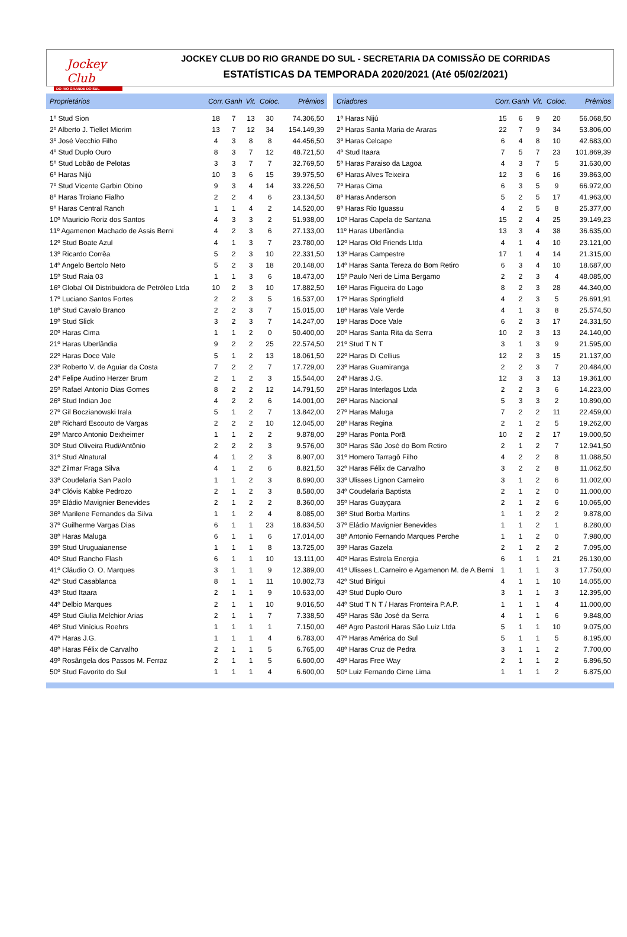Jockey Club
DO RIO GRANDE DO SUL
JOCKEY CLUB DO RIO GRANDE DO SUL - SECRETARIA DA COMISSÃO DE CORRIDAS
ESTATÍSTICAS DA TEMPORADA 2020/2021 (Até 05/02/2021)
| Proprietários | Corr. | Ganh | Vit. | Coloc. | Prêmios |
| --- | --- | --- | --- | --- | --- |
| 1º Stud Sion | 18 | 7 | 13 | 30 | 74.306,50 |
| 2º Alberto J. Tiellet Miorim | 13 | 7 | 12 | 34 | 154.149,39 |
| 3º José Vecchio Filho | 4 | 3 | 8 | 8 | 44.456,50 |
| 4º Stud Duplo Ouro | 8 | 3 | 7 | 12 | 48.721,50 |
| 5º Stud Lobão de Pelotas | 3 | 3 | 7 | 7 | 32.769,50 |
| 6º Haras Nijú | 10 | 3 | 6 | 15 | 39.975,50 |
| 7º Stud Vicente Garbin Obino | 9 | 3 | 4 | 14 | 33.226,50 |
| 8º Haras Troiano Fialho | 2 | 2 | 4 | 6 | 23.134,50 |
| 9º Haras Central Ranch | 1 | 1 | 4 | 2 | 14.520,00 |
| 10º Mauricio Roriz dos Santos | 4 | 3 | 3 | 2 | 51.938,00 |
| 11º Agamenon Machado de Assis Berni | 4 | 2 | 3 | 6 | 27.133,00 |
| 12º Stud Boate Azul | 4 | 1 | 3 | 7 | 23.780,00 |
| 13º Ricardo Corrêa | 5 | 2 | 3 | 10 | 22.331,50 |
| 14º Angelo Bertolo Neto | 5 | 2 | 3 | 18 | 20.148,00 |
| 15º Stud Raia 03 | 1 | 1 | 3 | 6 | 18.473,00 |
| 16º Global Oil Distribuidora de Petróleo Ltda | 10 | 2 | 3 | 10 | 17.882,50 |
| 17º Luciano Santos Fortes | 2 | 2 | 3 | 5 | 16.537,00 |
| 18º Stud Cavalo Branco | 2 | 2 | 3 | 7 | 15.015,00 |
| 19º Stud Slick | 3 | 2 | 3 | 7 | 14.247,00 |
| 20º Haras Cima | 1 | 1 | 2 | 0 | 50.400,00 |
| 21º Haras Uberlândia | 9 | 2 | 2 | 25 | 22.574,50 |
| 22º Haras Doce Vale | 5 | 1 | 2 | 13 | 18.061,50 |
| 23º Roberto V. de Aguiar da Costa | 7 | 2 | 2 | 7 | 17.729,00 |
| 24º Felipe Audino Herzer Brum | 2 | 1 | 2 | 3 | 15.544,00 |
| 25º Rafael Antonio Dias Gomes | 8 | 2 | 2 | 12 | 14.791,50 |
| 26º Stud Indian Joe | 4 | 2 | 2 | 6 | 14.001,00 |
| 27º Gil Boczianowski Irala | 5 | 1 | 2 | 7 | 13.842,00 |
| 28º Richard Escouto de Vargas | 2 | 2 | 2 | 10 | 12.045,00 |
| 29º Marco Antonio Dexheimer | 1 | 1 | 2 | 2 | 9.878,00 |
| 30º Stud Oliveira Rudi/Antônio | 2 | 2 | 2 | 3 | 9.576,00 |
| 31º Stud Alnatural | 4 | 1 | 2 | 3 | 8.907,00 |
| 32º Zilmar Fraga Silva | 4 | 1 | 2 | 6 | 8.821,50 |
| 33º Coudelaria San Paolo | 1 | 1 | 2 | 3 | 8.690,00 |
| 34º Clóvis Kabke Pedrozo | 2 | 1 | 2 | 3 | 8.580,00 |
| 35º Eládio Mavignier Benevides | 2 | 1 | 2 | 2 | 8.360,00 |
| 36º Marilene Fernandes da Silva | 1 | 1 | 2 | 4 | 8.085,00 |
| 37º Guilherme Vargas Dias | 6 | 1 | 1 | 23 | 18.834,50 |
| 38º Haras Maluga | 6 | 1 | 1 | 6 | 17.014,00 |
| 39º Stud Uruguaianense | 1 | 1 | 1 | 8 | 13.725,00 |
| 40º Stud Rancho Flash | 6 | 1 | 1 | 10 | 13.111,00 |
| 41º Cláudio O. O. Marques | 3 | 1 | 1 | 9 | 12.389,00 |
| 42º Stud Casablanca | 8 | 1 | 1 | 11 | 10.802,73 |
| 43º Stud Itaara | 2 | 1 | 1 | 9 | 10.633,00 |
| 44º Delbio Marques | 2 | 1 | 1 | 10 | 9.016,50 |
| 45º Stud Giulia Melchior Arias | 2 | 1 | 1 | 7 | 7.338,50 |
| 46º Stud Vinícius Roehrs | 1 | 1 | 1 | 1 | 7.150,00 |
| 47º Haras J.G. | 1 | 1 | 1 | 4 | 6.783,00 |
| 48º Haras Félix de Carvalho | 2 | 1 | 1 | 5 | 6.765,00 |
| 49º Rosângela dos Passos M. Ferraz | 2 | 1 | 1 | 5 | 6.600,00 |
| 50º Stud Favorito do Sul | 1 | 1 | 1 | 4 | 6.600,00 |
| Criadores | Corr. | Ganh | Vit. | Coloc. | Prêmios |
| --- | --- | --- | --- | --- | --- |
| 1º Haras Nijú | 15 | 6 | 9 | 20 | 56.068,50 |
| 2º Haras Santa Maria de Araras | 22 | 7 | 9 | 34 | 53.806,00 |
| 3º Haras Celcape | 6 | 4 | 8 | 10 | 42.683,00 |
| 4º Stud Itaara | 7 | 5 | 7 | 23 | 101.869,39 |
| 5º Haras Paraiso da Lagoa | 4 | 3 | 7 | 5 | 31.630,00 |
| 6º Haras Alves Teixeira | 12 | 3 | 6 | 16 | 39.863,00 |
| 7º Haras Cima | 6 | 3 | 5 | 9 | 66.972,00 |
| 8º Haras Anderson | 5 | 2 | 5 | 17 | 41.963,00 |
| 9º Haras Rio Iguassu | 4 | 2 | 5 | 8 | 25.377,00 |
| 10º Haras Capela de Santana | 15 | 2 | 4 | 25 | 39.149,23 |
| 11º Haras Uberlândia | 13 | 3 | 4 | 38 | 36.635,00 |
| 12º Haras Old Friends Ltda | 4 | 1 | 4 | 10 | 23.121,00 |
| 13º Haras Campestre | 17 | 1 | 4 | 14 | 21.315,00 |
| 14º Haras Santa Tereza do Bom Retiro | 6 | 3 | 4 | 10 | 18.687,00 |
| 15º Paulo Neri de Lima Bergamo | 2 | 2 | 3 | 4 | 48.085,00 |
| 16º Haras Figueira do Lago | 8 | 2 | 3 | 28 | 44.340,00 |
| 17º Haras Springfield | 4 | 2 | 3 | 5 | 26.691,91 |
| 18º Haras Vale Verde | 4 | 1 | 3 | 8 | 25.574,50 |
| 19º Haras Doce Vale | 6 | 2 | 3 | 17 | 24.331,50 |
| 20º Haras Santa Rita da Serra | 10 | 2 | 3 | 13 | 24.140,00 |
| 21º Stud T N T | 3 | 1 | 3 | 9 | 21.595,00 |
| 22º Haras Di Cellius | 12 | 2 | 3 | 15 | 21.137,00 |
| 23º Haras Guamiranga | 2 | 2 | 3 | 7 | 20.484,00 |
| 24º Haras J.G. | 12 | 3 | 3 | 13 | 19.361,00 |
| 25º Haras Interlagos Ltda | 2 | 2 | 3 | 6 | 14.223,00 |
| 26º Haras Nacional | 5 | 3 | 3 | 2 | 10.890,00 |
| 27º Haras Maluga | 7 | 2 | 2 | 11 | 22.459,00 |
| 28º Haras Regina | 2 | 1 | 2 | 5 | 19.262,00 |
| 29º Haras Ponta Porã | 10 | 2 | 2 | 17 | 19.000,50 |
| 30º Haras São José do Bom Retiro | 2 | 1 | 2 | 7 | 12.941,50 |
| 31º Homero Tarragô Filho | 4 | 2 | 2 | 8 | 11.088,50 |
| 32º Haras Félix de Carvalho | 3 | 2 | 2 | 8 | 11.062,50 |
| 33º Ulisses Lignon Carneiro | 3 | 1 | 2 | 6 | 11.002,00 |
| 34º Coudelaria Baptista | 2 | 1 | 2 | 0 | 11.000,00 |
| 35º Haras Guayçara | 2 | 1 | 2 | 6 | 10.065,00 |
| 36º Stud Borba Martins | 1 | 1 | 2 | 2 | 9.878,00 |
| 37º Eládio Mavignier Benevides | 1 | 1 | 2 | 1 | 8.280,00 |
| 38º Antonio Fernando Marques Perche | 1 | 1 | 2 | 0 | 7.980,00 |
| 39º Haras Gazela | 2 | 1 | 2 | 2 | 7.095,00 |
| 40º Haras Estrela Energia | 6 | 1 | 1 | 21 | 26.130,00 |
| 41º Ulisses L.Carneiro e Agamenon M. de A.Berni | 1 | 1 | 1 | 3 | 17.750,00 |
| 42º Stud Birigui | 4 | 1 | 1 | 10 | 14.055,00 |
| 43º Stud Duplo Ouro | 3 | 1 | 1 | 3 | 12.395,00 |
| 44º Stud T N T / Haras Fronteira P.A.P. | 1 | 1 | 1 | 4 | 11.000,00 |
| 45º Haras São José da Serra | 4 | 1 | 1 | 6 | 9.848,00 |
| 46º Agro Pastoril Haras São Luiz Ltda | 5 | 1 | 1 | 10 | 9.075,00 |
| 47º Haras América do Sul | 5 | 1 | 1 | 5 | 8.195,00 |
| 48º Haras Cruz de Pedra | 3 | 1 | 1 | 2 | 7.700,00 |
| 49º Haras Free Way | 2 | 1 | 1 | 2 | 6.896,50 |
| 50º Luiz Fernando Cirne Lima | 1 | 1 | 1 | 2 | 6.875,00 |